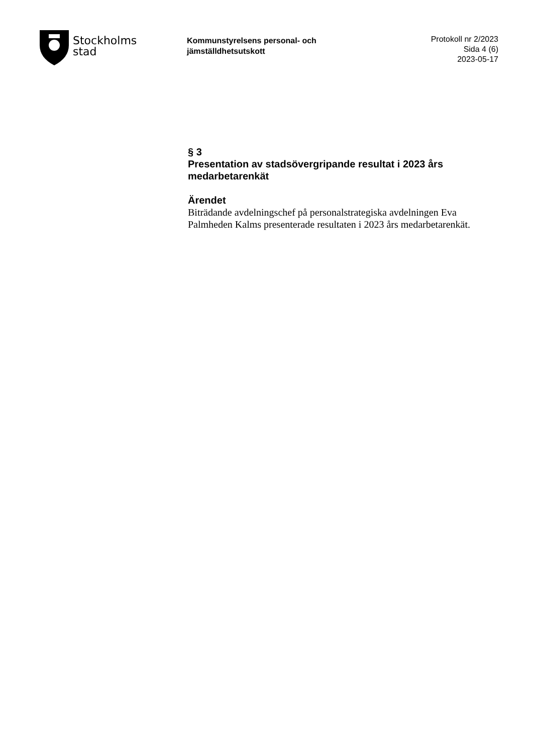Stockholms
stad
Kommunstyrelsens personal- och
jämställdhetsutskott
Protokoll nr 2/2023
Sida 4 (6)
2023-05-17
§ 3
Presentation av stadsövergripande resultat i 2023 års medarbetarenkät
Ärendet
Biträdande avdelningschef på personalstrategiska avdelningen Eva Palmheden Kalms presenterade resultaten i 2023 års medarbetarenkät.